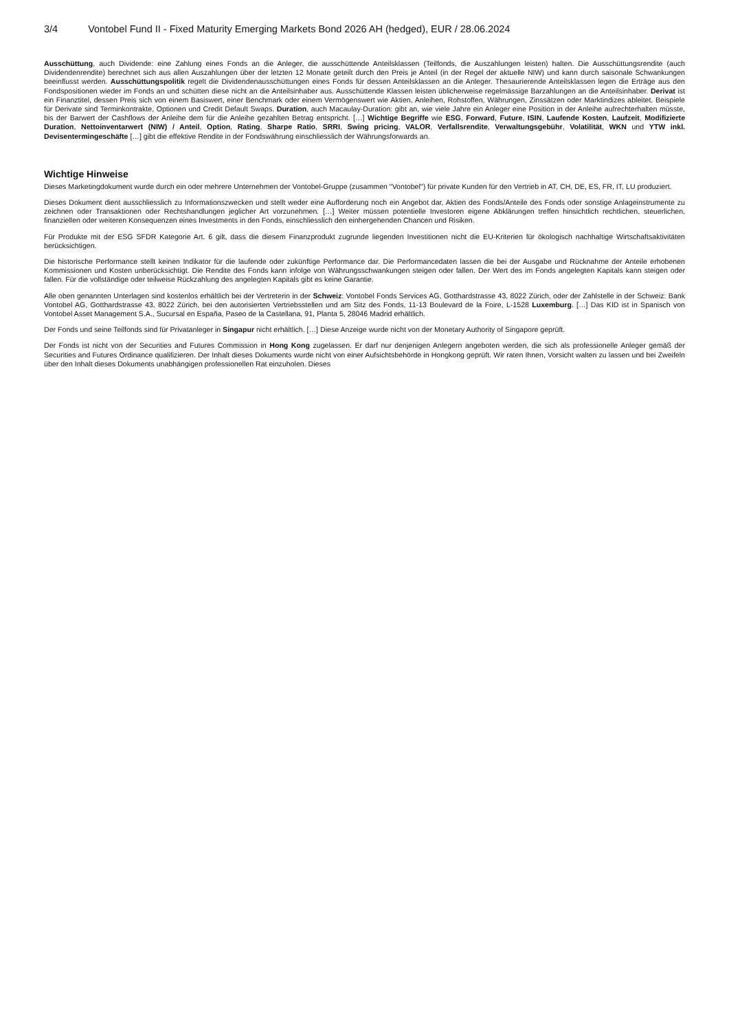3/4 Vontobel Fund II - Fixed Maturity Emerging Markets Bond 2026 AH (hedged), EUR / 28.06.2024
Ausschüttung, auch Dividende: eine Zahlung eines Fonds an die Anleger, die ausschüttende Anteilsklassen (Teilfonds, die Auszahlungen leisten) halten. Die Ausschüttungsrendite (auch Dividendenrendite) berechnet sich aus allen Auszahlungen über der letzten 12 Monate geteilt durch den Preis je Anteil (in der Regel der aktuelle NIW) und kann durch saisonale Schwankungen beeinflusst werden. Ausschüttungspolitik regelt die Dividendenausschüttungen eines Fonds für dessen Anteilsklassen an die Anleger. Thesaurierende Anteilsklassen legen die Erträge aus den Fondspositionen wieder im Fonds an und schütten diese nicht an die Anteilsinhaber aus. Ausschüttende Klassen leisten üblicherweise regelmässige Barzahlungen an die Anteilsinhaber. Derivat ist ein Finanztitel, dessen Preis sich von einem Basiswert, einer Benchmark oder einem Vermögenswert wie Aktien, Anleihen, Rohstoffen, Währungen, Zinssätzen oder Marktindizes ableitet. Beispiele für Derivate sind Terminkontrakte, Optionen und Credit Default Swaps. Duration, auch Macaulay-Duration: gibt an, wie viele Jahre ein Anleger eine Position in der Anleihe aufrechterhalten müsste, bis der Barwert der Cashflows der Anleihe dem für die Anleihe gezahlten Betrag entspricht. […] Wichtige Begriffe wie ESG, Forward, Future, ISIN, Laufende Kosten, Laufzeit, Modifizierte Duration, Nettoinventarwert (NIW) / Anteil, Option, Rating, Sharpe Ratio, SRRI, Swing pricing, VALOR, Verfallsrendite, Verwaltungsgebühr, Volatilität, WKN und YTW inkl. Devisentermingeschäfte […] gibt die effektive Rendite in der Fondswährung einschliesslich der Währungsforwards an.
Wichtige Hinweise
Dieses Marketingdokument wurde durch ein oder mehrere Unternehmen der Vontobel-Gruppe (zusammen "Vontobel") für private Kunden für den Vertrieb in AT, CH, DE, ES, FR, IT, LU produziert.
Dieses Dokument dient ausschliesslich zu Informationszwecken und stellt weder eine Aufforderung noch ein Angebot dar, Aktien des Fonds/Anteile des Fonds oder sonstige Anlageinstrumente zu zeichnen oder Transaktionen oder Rechtshandlungen jeglicher Art vorzunehmen. […] Weiter müssen potentielle Investoren eigene Abklärungen treffen hinsichtlich rechtlichen, steuerlichen, finanziellen oder weiteren Konsequenzen eines Investments in den Fonds, einschliesslich den einhergehenden Chancen und Risiken.
Für Produkte mit der ESG SFDR Kategorie Art. 6 gilt, dass die diesem Finanzprodukt zugrunde liegenden Investitionen nicht die EU-Kriterien für ökologisch nachhaltige Wirtschaftsaktivitäten berücksichtigen.
Die historische Performance stellt keinen Indikator für die laufende oder zukünftige Performance dar. Die Performancedaten lassen die bei der Ausgabe und Rücknahme der Anteile erhobenen Kommissionen und Kosten unberücksichtigt. Die Rendite des Fonds kann infolge von Währungsschwankungen steigen oder fallen. Der Wert des im Fonds angelegten Kapitals kann steigen oder fallen. Für die vollständige oder teilweise Rückzahlung des angelegten Kapitals gibt es keine Garantie.
Alle oben genannten Unterlagen sind kostenlos erhältlich bei der Vertreterin in der Schweiz: Vontobel Fonds Services AG, Gotthardstrasse 43, 8022 Zürich, oder der Zahlstelle in der Schweiz: Bank Vontobel AG, Gotthardstrasse 43, 8022 Zürich, bei den autorisierten Vertriebsstellen und am Sitz des Fonds, 11-13 Boulevard de la Foire, L-1528 Luxemburg. […] Das KID ist in Spanisch von Vontobel Asset Management S.A., Sucursal en España, Paseo de la Castellana, 91, Planta 5, 28046 Madrid erhältlich.
Der Fonds und seine Teilfonds sind für Privatanleger in Singapur nicht erhältlich. […] Diese Anzeige wurde nicht von der Monetary Authority of Singapore geprüft.
Der Fonds ist nicht von der Securities and Futures Commission in Hong Kong zugelassen. Er darf nur denjenigen Anlegern angeboten werden, die sich als professionelle Anleger gemäß der Securities and Futures Ordinance qualifizieren. Der Inhalt dieses Dokuments wurde nicht von einer Aufsichtsbehörde in Hongkong geprüft. Wir raten Ihnen, Vorsicht walten zu lassen und bei Zweifeln über den Inhalt dieses Dokuments unabhängigen professionellen Rat einzuholen. Dieses